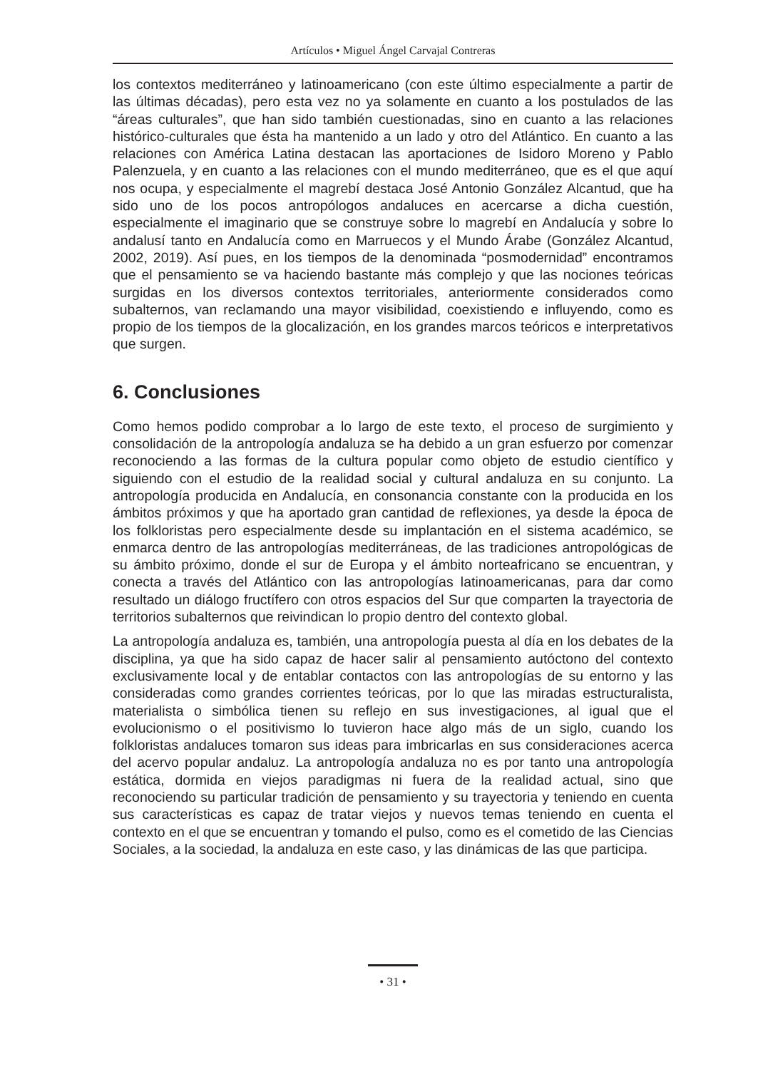Artículos • Miguel Ángel Carvajal Contreras
los contextos mediterráneo y latinoamericano (con este último especialmente a partir de las últimas décadas), pero esta vez no ya solamente en cuanto a los postulados de las “áreas culturales”, que han sido también cuestionadas, sino en cuanto a las relaciones histórico-culturales que ésta ha mantenido a un lado y otro del Atlántico. En cuanto a las relaciones con América Latina destacan las aportaciones de Isidoro Moreno y Pablo Palenzuela, y en cuanto a las relaciones con el mundo mediterrá­neo, que es el que aquí nos ocupa, y especialmente el magrebí destaca José An­tonio González Alcantud, que ha sido uno de los pocos antropólogos andaluces en acercarse a dicha cuestión, especialmente el imaginario que se construye sobre lo magrebí en Andalucía y sobre lo andalusí tanto en Andalucía como en Marruecos y el Mundo Árabe (González Alcantud, 2002, 2019). Así pues, en los tiempos de la denominada “posmodernidad” encontramos que el pensamiento se va haciendo bastante más complejo y que las nociones teóricas surgidas en los diversos con­textos territoriales, anteriormente considerados como subalternos, van reclamando una mayor visibilidad, coexistiendo e influyendo, como es propio de los tiempos de la glocalización, en los grandes marcos teóricos e interpretativos que surgen.
6. Conclusiones
Como hemos podido comprobar a lo largo de este texto, el proceso de surgimiento y consolidación de la antropología andaluza se ha debido a un gran esfuerzo por comenzar reconociendo a las formas de la cultura popular como objeto de estudio científico y siguiendo con el estudio de la realidad social y cultural andaluza en su conjunto. La antropología producida en Andalucía, en consonancia constante con la producida en los ámbitos próximos y que ha aportado gran cantidad de reflexiones, ya desde la época de los folkloristas pero especialmente desde su implantación en el sistema académico, se enmarca dentro de las antropologías mediterráneas, de las tradiciones antropológicas de su ámbito próximo, donde el sur de Europa y el ámbito norteafricano se encuentran, y conecta a través del Atlántico con las antropologías latinoamericanas, para dar como resultado un diálogo fructífero con otros espacios del Sur que comparten la trayectoria de territorios subalternos que reivindican lo pro­pio dentro del contexto global.
La antropología andaluza es, también, una antropología puesta al día en los debates de la disciplina, ya que ha sido capaz de hacer salir al pensamiento autóctono del contexto exclusivamente local y de entablar contactos con las antropologías de su entorno y las consideradas como grandes corrientes teóricas, por lo que las miradas estructuralista, materialista o simbólica tienen su reflejo en sus investigaciones, al igual que el evolucionismo o el positivismo lo tuvieron hace algo más de un siglo, cuando los folkloristas andaluces tomaron sus ideas para imbricarlas en sus consi­deraciones acerca del acervo popular andaluz. La antropología andaluza no es por tanto una antropología estática, dormida en viejos paradigmas ni fuera de la realidad actual, sino que reconociendo su particular tradición de pensamiento y su trayectoria y teniendo en cuenta sus características es capaz de tratar viejos y nuevos temas teniendo en cuenta el contexto en el que se encuentran y tomando el pulso, como es el cometido de las Ciencias Sociales, a la sociedad, la andaluza en este caso, y las dinámicas de las que participa.
• 31 •